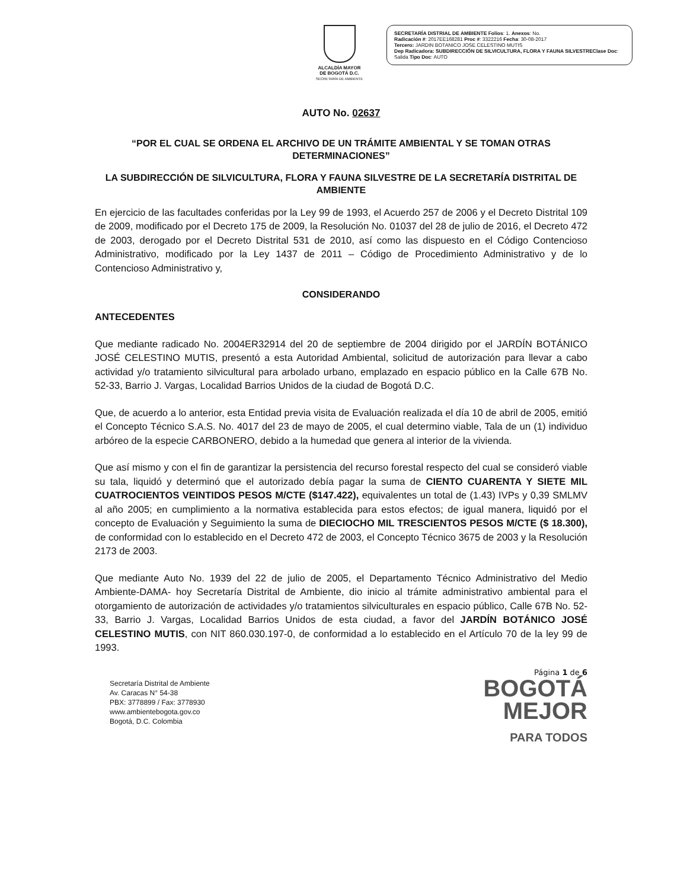ALCALDÍA MAYOR
DE BOGOTÁ D.C.
SECRETARÍA DE AMBIENTE
SECRETARÍA DISTRIAL DE AMBIENTE Folios: 1. Anexos: No.
Radicación #: 2017EE168281 Proc #: 3322216 Fecha: 30-08-2017
Tercero: JARDIN BOTANICO JOSE CELESTINO MUTIS
Dep Radicadora: SUBDIRECCIÓN DE SILVICULTURA, FLORA Y FAUNA SILVESTREClase Doc: Salida Tipo Doc: AUTO
AUTO No. 02637
“POR EL CUAL SE ORDENA EL ARCHIVO DE UN TRÁMITE AMBIENTAL Y SE TOMAN OTRAS DETERMINACIONES”
LA SUBDIRECCIÓN DE SILVICULTURA, FLORA Y FAUNA SILVESTRE DE LA SECRETARÍA DISTRITAL DE AMBIENTE
En ejercicio de las facultades conferidas por la Ley 99 de 1993, el Acuerdo 257 de 2006 y el Decreto Distrital 109 de 2009, modificado por el Decreto 175 de 2009, la Resolución No. 01037 del 28 de julio de 2016, el Decreto 472 de 2003, derogado por el Decreto Distrital 531 de 2010, así como las dispuesto en el Código Contencioso Administrativo, modificado por la Ley 1437 de 2011 – Código de Procedimiento Administrativo y de lo Contencioso Administrativo y,
CONSIDERANDO
ANTECEDENTES
Que mediante radicado No. 2004ER32914 del 20 de septiembre de 2004 dirigido por el JARDÍN BOTÁNICO JOSÉ CELESTINO MUTIS, presentó a esta Autoridad Ambiental, solicitud de autorización para llevar a cabo actividad y/o tratamiento silvicultural para arbolado urbano, emplazado en espacio público en la Calle 67B No. 52-33, Barrio J. Vargas, Localidad Barrios Unidos de la ciudad de Bogotá D.C.
Que, de acuerdo a lo anterior, esta Entidad previa visita de Evaluación realizada el día 10 de abril de 2005, emitió el Concepto Técnico S.A.S. No. 4017 del 23 de mayo de 2005, el cual determino viable, Tala de un (1) individuo arbóreo de la especie CARBONERO, debido a la humedad que genera al interior de la vivienda.
Que así mismo y con el fin de garantizar la persistencia del recurso forestal respecto del cual se consideró viable su tala, liquidó y determinó que el autorizado debía pagar la suma de CIENTO CUARENTA Y SIETE MIL CUATROCIENTOS VEINTIDOS PESOS M/CTE ($147.422), equivalentes un total de (1.43) IVPs y 0,39 SMLMV al año 2005; en cumplimiento a la normativa establecida para estos efectos; de igual manera, liquidó por el concepto de Evaluación y Seguimiento la suma de DIECIOCHO MIL TRESCIENTOS PESOS M/CTE ($ 18.300), de conformidad con lo establecido en el Decreto 472 de 2003, el Concepto Técnico 3675 de 2003 y la Resolución 2173 de 2003.
Que mediante Auto No. 1939 del 22 de julio de 2005, el Departamento Técnico Administrativo del Medio Ambiente-DAMA- hoy Secretaría Distrital de Ambiente, dio inicio al trámite administrativo ambiental para el otorgamiento de autorización de actividades y/o tratamientos silviculturales en espacio público, Calle 67B No. 52-33, Barrio J. Vargas, Localidad Barrios Unidos de esta ciudad, a favor del JARDÍN BOTÁNICO JOSÉ CELESTINO MUTIS, con NIT 860.030.197-0, de conformidad a lo establecido en el Artículo 70 de la ley 99 de 1993.
Secretaría Distrital de Ambiente
Av. Caracas N° 54-38
PBX: 3778899 / Fax: 3778930
www.ambientebogota.gov.co
Bogotá, D.C. Colombia
Página 1 de 6
BOGOTÁ
MEJOR
PARA TODOS